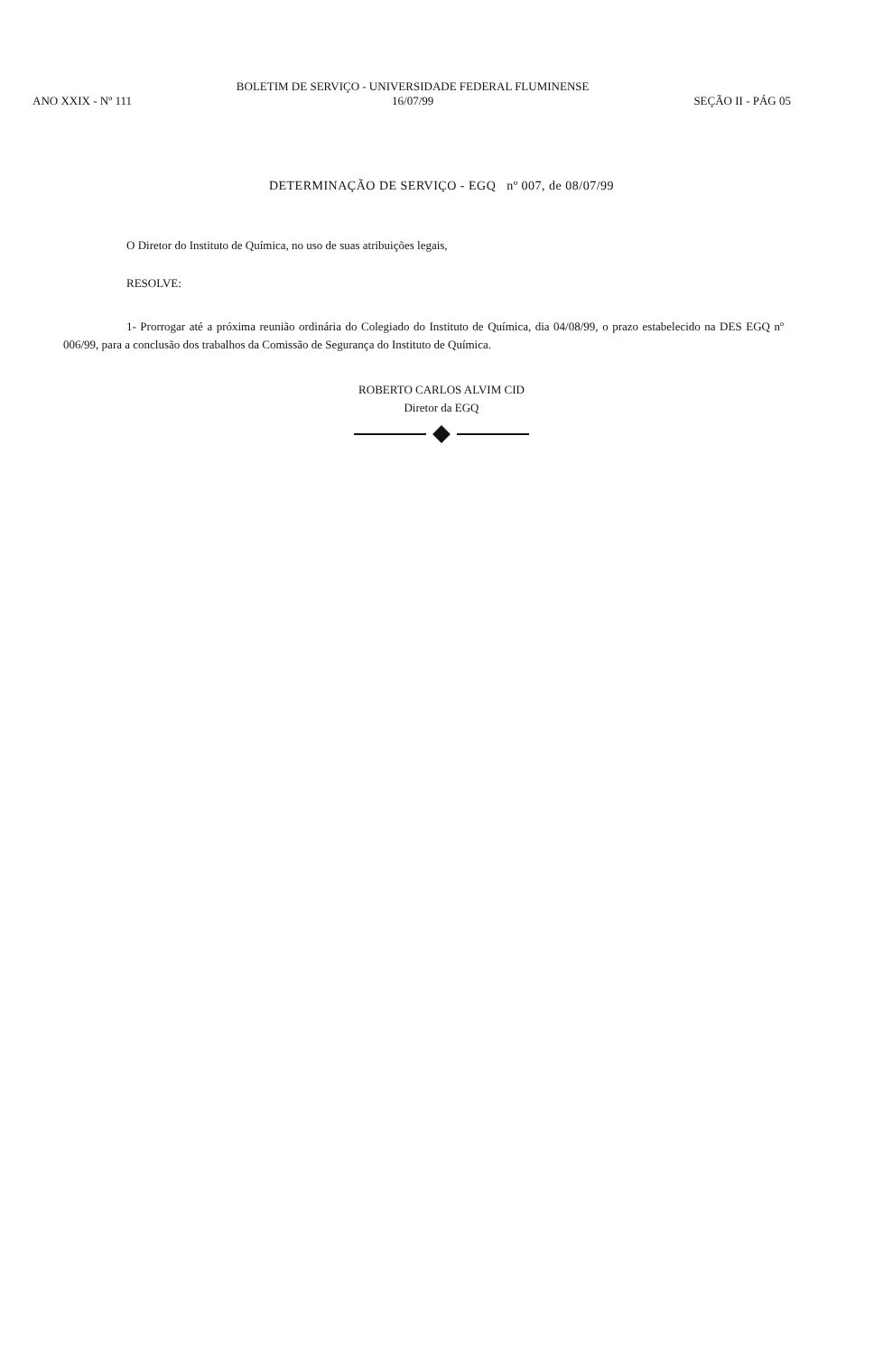ANO XXIX - Nº 111
BOLETIM DE SERVIÇO - UNIVERSIDADE FEDERAL FLUMINENSE
16/07/99
SEÇÃO II - PÁG 05
DETERMINAÇÃO DE SERVIÇO - EGQ nº 007, de 08/07/99
O Diretor do Instituto de Química, no uso de suas atribuições legais,
RESOLVE:
1- Prorrogar até a próxima reunião ordinária do Colegiado do Instituto de Química, dia 04/08/99, o prazo estabelecido na DES EGQ nº 006/99, para a conclusão dos trabalhos da Comissão de Segurança do Instituto de Química.
ROBERTO CARLOS ALVIM CID
Diretor da EGQ